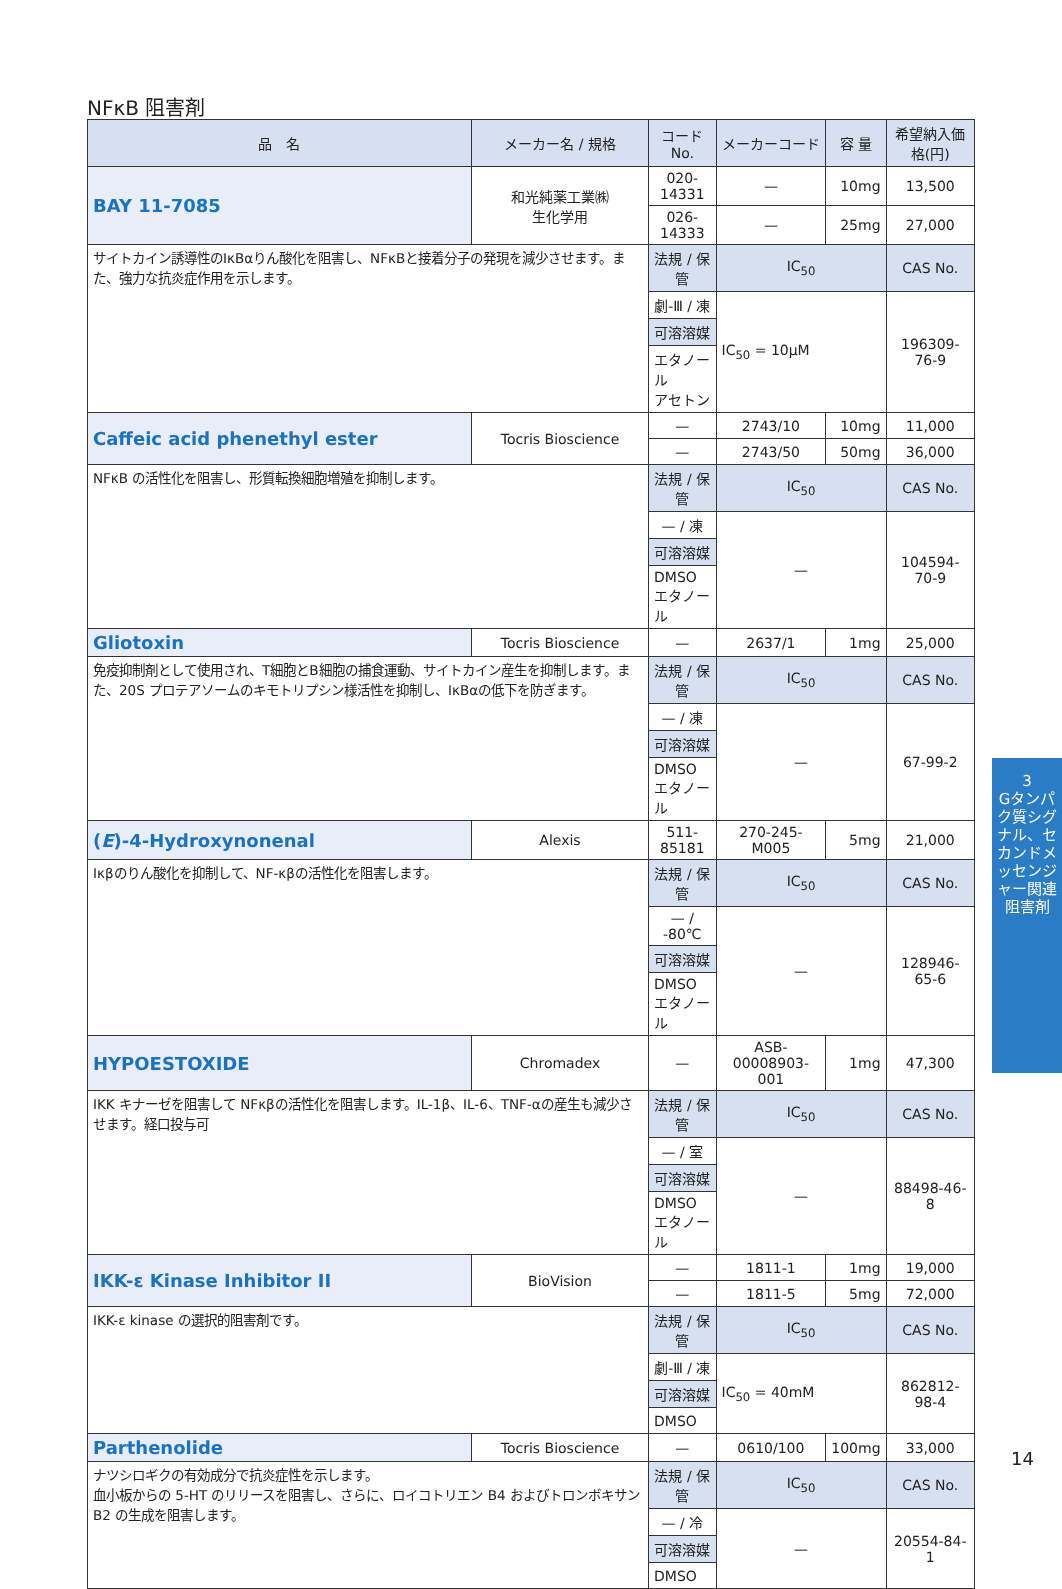NFκB 阻害剤
| 品 名 | メーカー名 / 規格 | コード No. | メーカーコード | 容 量 | 希望納入価格(円) |
| --- | --- | --- | --- | --- | --- |
| BAY 11-7085 | 和光純薬工業㈱ 生化学用 | 020-14331 | — | 10mg | 13,500 |
| | | 026-14333 | — | 25mg | 27,000 |
| サイトカイン誘導性のIκBαりん酸化を阻害し、NFκBと接着分子の発現を減少させます。また、強力な抗炎症作用を示します。 | | 法規 / 保管 | IC<sub>50</sub> | | CAS No. |
| | | 劇-Ⅲ / 凍 | IC<sub>50</sub> = 10μM | | 196309-76-9 |
| | | 可溶溶媒 | | | |
| | | エタノール アセトン | | | |
| Caffeic acid phenethyl ester | Tocris Bioscience | — | 2743/10 | 10mg | 11,000 |
| | | — | 2743/50 | 50mg | 36,000 |
| NFκB の活性化を阻害し、形質転換細胞増殖を抑制します。 | | 法規 / 保管 | IC<sub>50</sub> | | CAS No. |
| | | — / 凍 | — | | 104594-70-9 |
| | | 可溶溶媒 | | | |
| | | DMSO エタノール | | | |
| Gliotoxin | Tocris Bioscience | — | 2637/1 | 1mg | 25,000 |
| 免疫抑制剤として使用され、T細胞とB細胞の捕食運動、サイトカイン産生を抑制します。また、20S プロテアソームのキモトリプシン様活性を抑制し、IκBαの低下を防ぎます。 | | 法規 / 保管 | IC<sub>50</sub> | | CAS No. |
| | | — / 凍 | — | | 67-99-2 |
| | | 可溶溶媒 | | | |
| | | DMSO エタノール | | | |
| ( E )-4-Hydroxynonenal | Alexis | 511-85181 | 270-245-M005 | 5mg | 21,000 |
| Iκβのりん酸化を抑制して、NF-κβの活性化を阻害します。 | | 法規 / 保管 | IC<sub>50</sub> | | CAS No. |
| | | — / -80℃ | — | | 128946-65-6 |
| | | 可溶溶媒 | | | |
| | | DMSO エタノール | | | |
| HYPOESTOXIDE | Chromadex | — | ASB-00008903-001 | 1mg | 47,300 |
| IKK キナーゼを阻害して NFκβの活性化を阻害します。IL-1β、IL-6、TNF-αの産生も減少させます。経口投与可 | | 法規 / 保管 | IC<sub>50</sub> | | CAS No. |
| | | — / 室 | — | | 88498-46-8 |
| | | 可溶溶媒 | | | |
| | | DMSO エタノール | | | |
| IKK-ε Kinase Inhibitor II | BioVision | — | 1811-1 | 1mg | 19,000 |
| | | — | 1811-5 | 5mg | 72,000 |
| IKK-ε kinase の選択的阻害剤です。 | | 法規 / 保管 | IC<sub>50</sub> | | CAS No. |
| | | 劇-Ⅲ / 凍 | IC<sub>50</sub> = 40mM | | 862812-98-4 |
| | | 可溶溶媒 | | | |
| | | DMSO | | | |
| Parthenolide | Tocris Bioscience | — | 0610/100 | 100mg | 33,000 |
| ナツシロギクの有効成分で抗炎症性を示します。 血小板からの 5-HT のリリースを阻害し、さらに、ロイコトリエン B4 およびトロンボキサン B2 の生成を阻害します。 | | 法規 / 保管 | IC<sub>50</sub> | | CAS No. |
| | | — / 冷 | — | | 20554-84-1 |
| | | 可溶溶媒 | | | |
| | | DMSO | | | |
3
Gタンパク質シグナル、セカンドメッセンジャー関連阻害剤
14